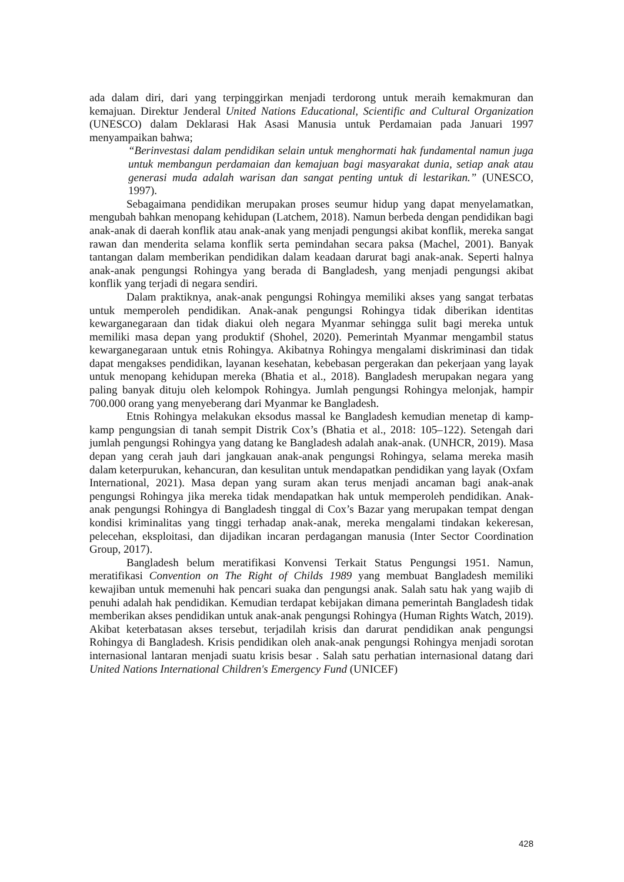ada dalam diri, dari yang terpinggirkan menjadi terdorong untuk meraih kemakmuran dan kemajuan. Direktur Jenderal United Nations Educational, Scientific and Cultural Organization (UNESCO) dalam Deklarasi Hak Asasi Manusia untuk Perdamaian pada Januari 1997 menyampaikan bahwa;
“Berinvestasi dalam pendidikan selain untuk menghormati hak fundamental namun juga untuk membangun perdamaian dan kemajuan bagi masyarakat dunia, setiap anak atau generasi muda adalah warisan dan sangat penting untuk di lestarikan.” (UNESCO, 1997).
Sebagaimana pendidikan merupakan proses seumur hidup yang dapat menyelamatkan, mengubah bahkan menopang kehidupan (Latchem, 2018). Namun berbeda dengan pendidikan bagi anak-anak di daerah konflik atau anak-anak yang menjadi pengungsi akibat konflik, mereka sangat rawan dan menderita selama konflik serta pemindahan secara paksa (Machel, 2001). Banyak tantangan dalam memberikan pendidikan dalam keadaan darurat bagi anak-anak. Seperti halnya anak-anak pengungsi Rohingya yang berada di Bangladesh, yang menjadi pengungsi akibat konflik yang terjadi di negara sendiri.
Dalam praktiknya, anak-anak pengungsi Rohingya memiliki akses yang sangat terbatas untuk memperoleh pendidikan. Anak-anak pengungsi Rohingya tidak diberikan identitas kewarganegaraan dan tidak diakui oleh negara Myanmar sehingga sulit bagi mereka untuk memiliki masa depan yang produktif (Shohel, 2020). Pemerintah Myanmar mengambil status kewarganegaraan untuk etnis Rohingya. Akibatnya Rohingya mengalami diskriminasi dan tidak dapat mengakses pendidikan, layanan kesehatan, kebebasan pergerakan dan pekerjaan yang layak untuk menopang kehidupan mereka (Bhatia et al., 2018). Bangladesh merupakan negara yang paling banyak dituju oleh kelompok Rohingya. Jumlah pengungsi Rohingya melonjak, hampir 700.000 orang yang menyeberang dari Myanmar ke Bangladesh.
Etnis Rohingya melakukan eksodus massal ke Bangladesh kemudian menetap di kamp-kamp pengungsian di tanah sempit Distrik Cox’s (Bhatia et al., 2018: 105–122). Setengah dari jumlah pengungsi Rohingya yang datang ke Bangladesh adalah anak-anak. (UNHCR, 2019). Masa depan yang cerah jauh dari jangkauan anak-anak pengungsi Rohingya, selama mereka masih dalam keterpurukan, kehancuran, dan kesulitan untuk mendapatkan pendidikan yang layak (Oxfam International, 2021). Masa depan yang suram akan terus menjadi ancaman bagi anak-anak pengungsi Rohingya jika mereka tidak mendapatkan hak untuk memperoleh pendidikan. Anak-anak pengungsi Rohingya di Bangladesh tinggal di Cox’s Bazar yang merupakan tempat dengan kondisi kriminalitas yang tinggi terhadap anak-anak, mereka mengalami tindakan kekeresan, pelecehan, eksploitasi, dan dijadikan incaran perdagangan manusia (Inter Sector Coordination Group, 2017).
Bangladesh belum meratifikasi Konvensi Terkait Status Pengungsi 1951. Namun, meratifikasi Convention on The Right of Childs 1989 yang membuat Bangladesh memiliki kewajiban untuk memenuhi hak pencari suaka dan pengungsi anak. Salah satu hak yang wajib di penuhi adalah hak pendidikan. Kemudian terdapat kebijakan dimana pemerintah Bangladesh tidak memberikan akses pendidikan untuk anak-anak pengungsi Rohingya (Human Rights Watch, 2019). Akibat keterbatasan akses tersebut, terjadilah krisis dan darurat pendidikan anak pengungsi Rohingya di Bangladesh. Krisis pendidikan oleh anak-anak pengungsi Rohingya menjadi sorotan internasional lantaran menjadi suatu krisis besar . Salah satu perhatian internasional datang dari United Nations International Children's Emergency Fund (UNICEF)
428